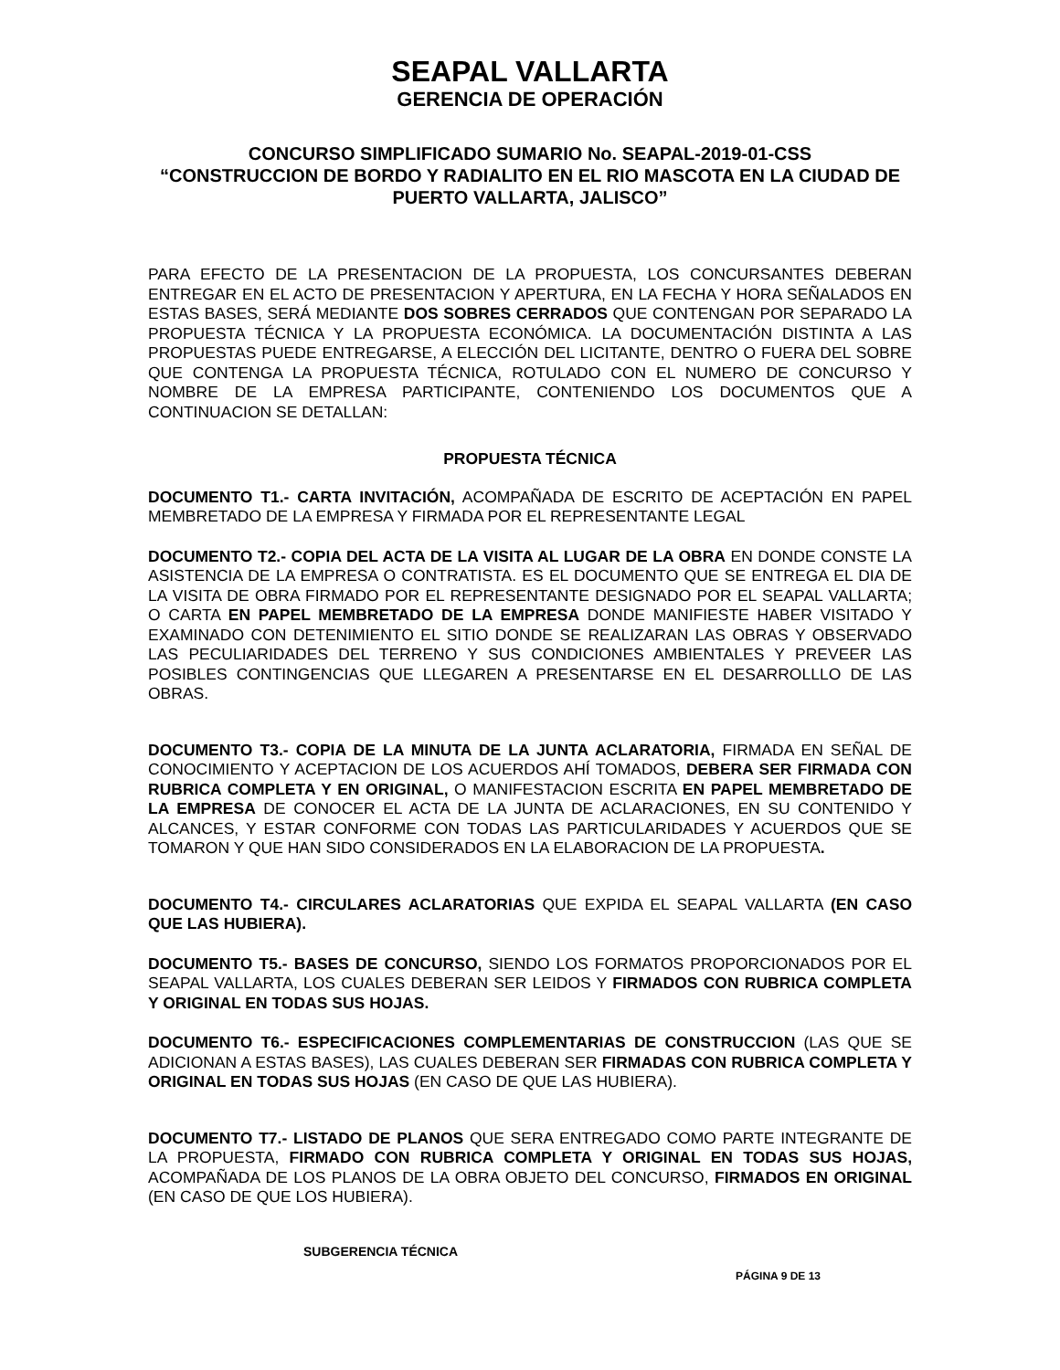SEAPAL VALLARTA
GERENCIA DE OPERACIÓN
CONCURSO SIMPLIFICADO SUMARIO No. SEAPAL-2019-01-CSS
“CONSTRUCCION DE BORDO Y RADIALITO EN EL RIO MASCOTA EN LA CIUDAD DE PUERTO VALLARTA, JALISCO”
PARA EFECTO DE LA PRESENTACION DE LA PROPUESTA, LOS CONCURSANTES DEBERAN ENTREGAR EN EL ACTO DE PRESENTACION Y APERTURA, EN LA FECHA Y HORA SEÑALADOS EN ESTAS BASES, SERÁ MEDIANTE DOS SOBRES CERRADOS QUE CONTENGAN POR SEPARADO LA PROPUESTA TÉCNICA Y LA PROPUESTA ECONÓMICA. LA DOCUMENTACIÓN DISTINTA A LAS PROPUESTAS PUEDE ENTREGARSE, A ELECCIÓN DEL LICITANTE, DENTRO O FUERA DEL SOBRE QUE CONTENGA LA PROPUESTA TÉCNICA, ROTULADO CON EL NUMERO DE CONCURSO Y NOMBRE DE LA EMPRESA PARTICIPANTE, CONTENIENDO LOS DOCUMENTOS QUE A CONTINUACION SE DETALLAN:
PROPUESTA TÉCNICA
DOCUMENTO T1.- CARTA INVITACIÓN, ACOMPAÑADA DE ESCRITO DE ACEPTACIÓN EN PAPEL MEMBRETADO DE LA EMPRESA Y FIRMADA POR EL REPRESENTANTE LEGAL
DOCUMENTO T2.- COPIA DEL ACTA DE LA VISITA AL LUGAR DE LA OBRA EN DONDE CONSTE LA ASISTENCIA DE LA EMPRESA O CONTRATISTA. ES EL DOCUMENTO QUE SE ENTREGA EL DIA DE LA VISITA DE OBRA FIRMADO POR EL REPRESENTANTE DESIGNADO POR EL SEAPAL VALLARTA; O CARTA EN PAPEL MEMBRETADO DE LA EMPRESA DONDE MANIFIESTE HABER VISITADO Y EXAMINADO CON DETENIMIENTO EL SITIO DONDE SE REALIZARAN LAS OBRAS Y OBSERVADO LAS PECULIARIDADES DEL TERRENO Y SUS CONDICIONES AMBIENTALES Y PREVEER LAS POSIBLES CONTINGENCIAS QUE LLEGAREN A PRESENTARSE EN EL DESARROLLLO DE LAS OBRAS.
DOCUMENTO T3.- COPIA DE LA MINUTA DE LA JUNTA ACLARATORIA, FIRMADA EN SEÑAL DE CONOCIMIENTO Y ACEPTACION DE LOS ACUERDOS AHÍ TOMADOS, DEBERA SER FIRMADA CON RUBRICA COMPLETA Y EN ORIGINAL, O MANIFESTACION ESCRITA EN PAPEL MEMBRETADO DE LA EMPRESA DE CONOCER EL ACTA DE LA JUNTA DE ACLARACIONES, EN SU CONTENIDO Y ALCANCES, Y ESTAR CONFORME CON TODAS LAS PARTICULARIDADES Y ACUERDOS QUE SE TOMARON Y QUE HAN SIDO CONSIDERADOS EN LA ELABORACION DE LA PROPUESTA.
DOCUMENTO T4.- CIRCULARES ACLARATORIAS QUE EXPIDA EL SEAPAL VALLARTA (EN CASO QUE LAS HUBIERA).
DOCUMENTO T5.- BASES DE CONCURSO, SIENDO LOS FORMATOS PROPORCIONADOS POR EL SEAPAL VALLARTA, LOS CUALES DEBERAN SER LEIDOS Y FIRMADOS CON RUBRICA COMPLETA Y ORIGINAL EN TODAS SUS HOJAS.
DOCUMENTO T6.- ESPECIFICACIONES COMPLEMENTARIAS DE CONSTRUCCION (LAS QUE SE ADICIONAN A ESTAS BASES), LAS CUALES DEBERAN SER FIRMADAS CON RUBRICA COMPLETA Y ORIGINAL EN TODAS SUS HOJAS (EN CASO DE QUE LAS HUBIERA).
DOCUMENTO T7.- LISTADO DE PLANOS QUE SERA ENTREGADO COMO PARTE INTEGRANTE DE LA PROPUESTA, FIRMADO CON RUBRICA COMPLETA Y ORIGINAL EN TODAS SUS HOJAS, ACOMPAÑADA DE LOS PLANOS DE LA OBRA OBJETO DEL CONCURSO, FIRMADOS EN ORIGINAL (EN CASO DE QUE LOS HUBIERA).
SUBGERENCIA TÉCNICA
PÁGINA 9 DE 13